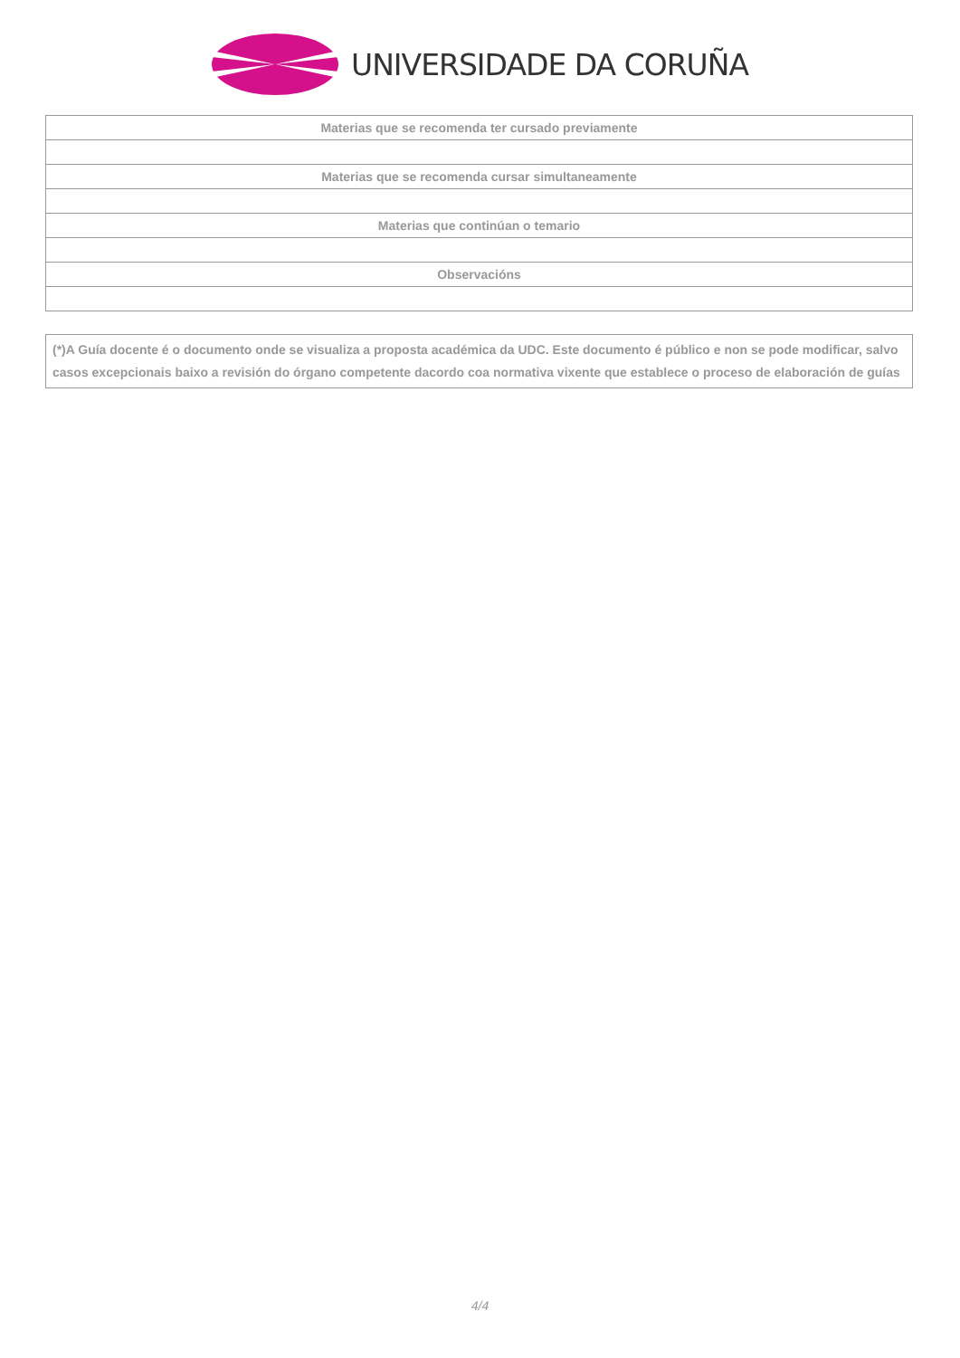UNIVERSIDADE DA CORUÑA
| Materias que se recomenda ter cursado previamente |
| Materias que se recomenda cursar simultaneamente |
| Materias que continúan o temario |
| Observacións |
(*)A Guía docente é o documento onde se visualiza a proposta académica da UDC. Este documento é público e non se pode modificar, salvo casos excepcionais baixo a revisión do órgano competente dacordo coa normativa vixente que establece o proceso de elaboración de guías
4/4